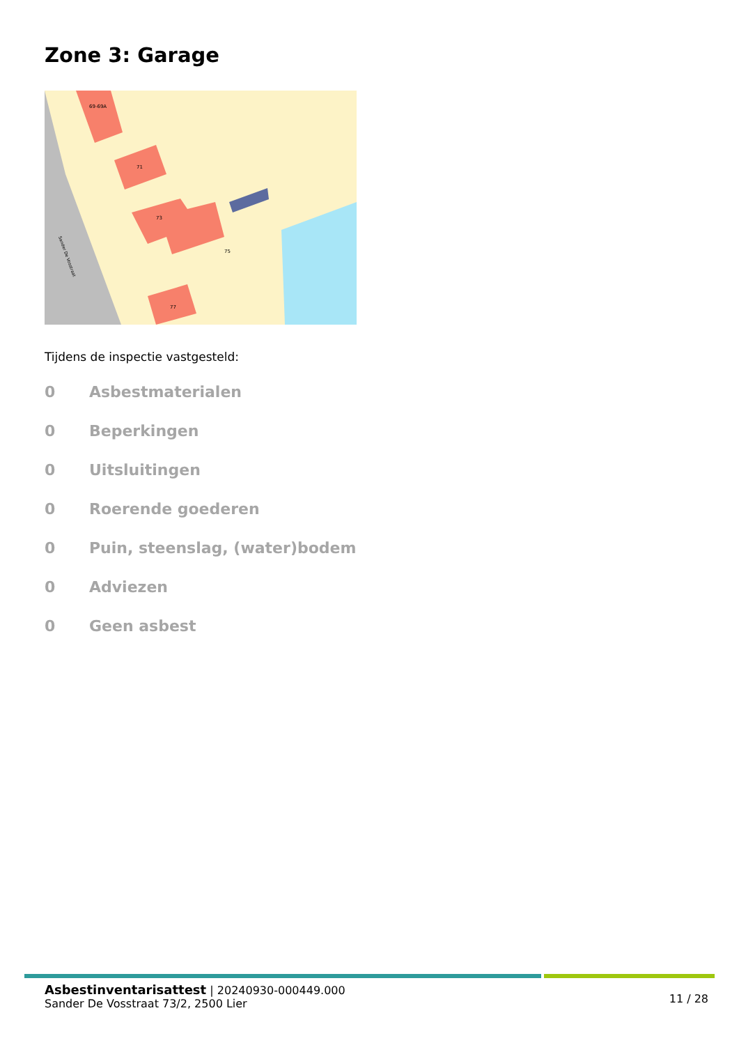Zone 3: Garage
69-69A
71
73
75
77
Sander De Vosstraat
Tijdens de inspectie vastgesteld:
0 Asbestmaterialen
0 Beperkingen
0 Uitsluitingen
0 Roerende goederen
0 Puin, steenslag, (water)bodem
0 Adviezen
0 Geen asbest
Asbestinventarisattest | 20240930-000449.000
Sander De Vosstraat 73/2, 2500 Lier
11 / 28